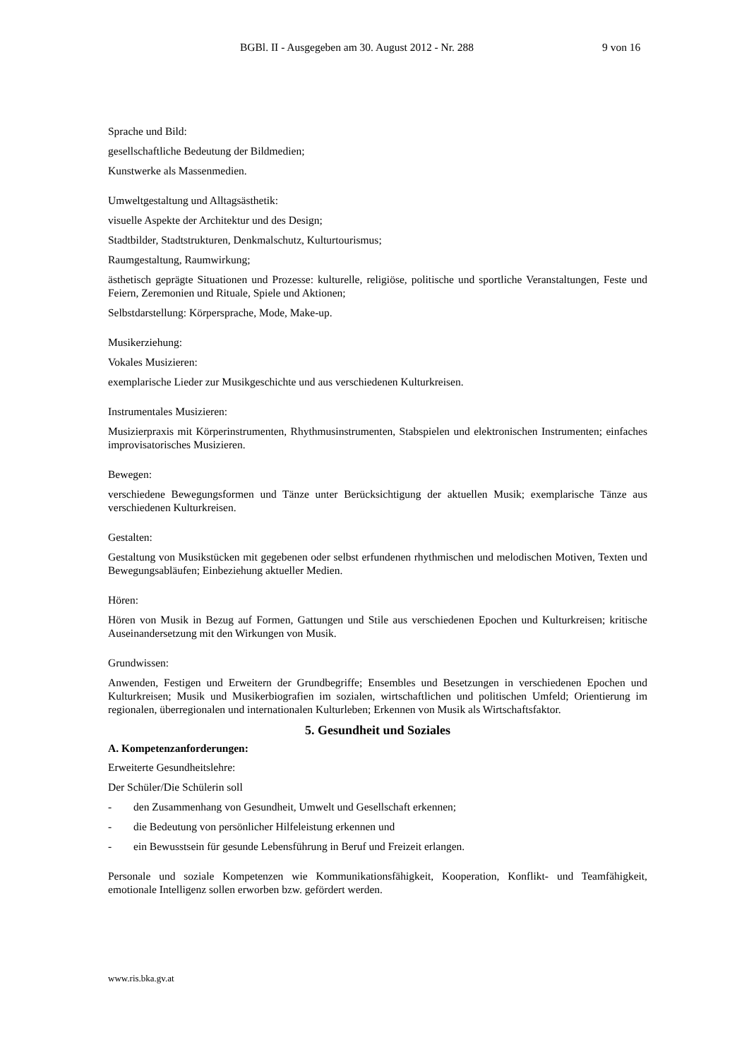BGBl. II - Ausgegeben am 30. August 2012 - Nr. 288 9 von 16
Sprache und Bild:
gesellschaftliche Bedeutung der Bildmedien;
Kunstwerke als Massenmedien.
Umweltgestaltung und Alltagsästhetik:
visuelle Aspekte der Architektur und des Design;
Stadtbilder, Stadtstrukturen, Denkmalschutz, Kulturtourismus;
Raumgestaltung, Raumwirkung;
ästhetisch geprägte Situationen und Prozesse: kulturelle, religiöse, politische und sportliche Veranstaltungen, Feste und Feiern, Zeremonien und Rituale, Spiele und Aktionen;
Selbstdarstellung: Körpersprache, Mode, Make-up.
Musikerziehung:
Vokales Musizieren:
exemplarische Lieder zur Musikgeschichte und aus verschiedenen Kulturkreisen.
Instrumentales Musizieren:
Musizierpraxis mit Körperinstrumenten, Rhythmusinstrumenten, Stabspielen und elektronischen Instrumenten; einfaches improvisatorisches Musizieren.
Bewegen:
verschiedene Bewegungsformen und Tänze unter Berücksichtigung der aktuellen Musik; exemplarische Tänze aus verschiedenen Kulturkreisen.
Gestalten:
Gestaltung von Musikstücken mit gegebenen oder selbst erfundenen rhythmischen und melodischen Motiven, Texten und Bewegungsabläufen; Einbeziehung aktueller Medien.
Hören:
Hören von Musik in Bezug auf Formen, Gattungen und Stile aus verschiedenen Epochen und Kulturkreisen; kritische Auseinandersetzung mit den Wirkungen von Musik.
Grundwissen:
Anwenden, Festigen und Erweitern der Grundbegriffe; Ensembles und Besetzungen in verschiedenen Epochen und Kulturkreisen; Musik und Musikerbiografien im sozialen, wirtschaftlichen und politischen Umfeld; Orientierung im regionalen, überregionalen und internationalen Kulturleben; Erkennen von Musik als Wirtschaftsfaktor.
5. Gesundheit und Soziales
A. Kompetenzanforderungen:
Erweiterte Gesundheitslehre:
Der Schüler/Die Schülerin soll
- den Zusammenhang von Gesundheit, Umwelt und Gesellschaft erkennen;
- die Bedeutung von persönlicher Hilfeleistung erkennen und
- ein Bewusstsein für gesunde Lebensführung in Beruf und Freizeit erlangen.
Personale und soziale Kompetenzen wie Kommunikationsfähigkeit, Kooperation, Konflikt- und Teamfähigkeit, emotionale Intelligenz sollen erworben bzw. gefördert werden.
www.ris.bka.gv.at